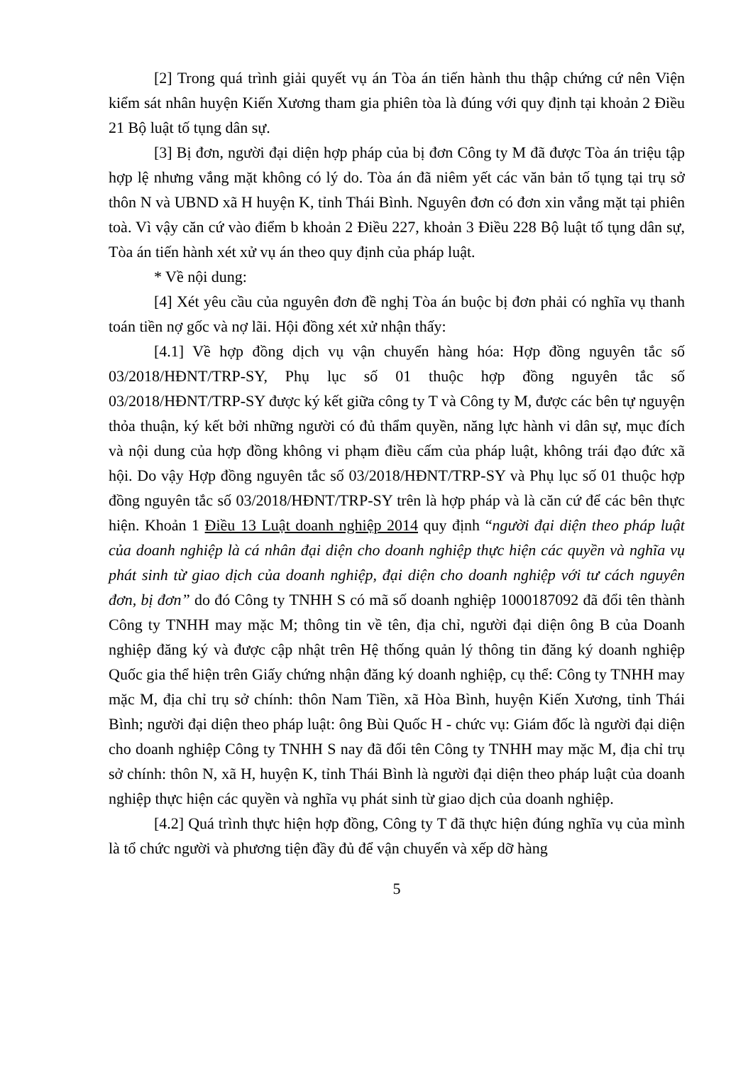[2] Trong quá trình giải quyết vụ án Tòa án tiến hành thu thập chứng cứ nên Viện kiểm sát nhân huyện Kiến Xương tham gia phiên tòa là đúng với quy định tại khoản 2 Điều 21 Bộ luật tố tụng dân sự.
[3] Bị đơn, người đại diện hợp pháp của bị đơn Công ty M đã được Tòa án triệu tập hợp lệ nhưng vắng mặt không có lý do. Tòa án đã niêm yết các văn bản tố tụng tại trụ sở thôn N và UBND xã H huyện K, tỉnh Thái Bình. Nguyên đơn có đơn xin vắng mặt tại phiên toà. Vì vậy căn cứ vào điểm b khoản 2 Điều 227, khoản 3 Điều 228 Bộ luật tố tụng dân sự, Tòa án tiến hành xét xử vụ án theo quy định của pháp luật.
* Về nội dung:
[4] Xét yêu cầu của nguyên đơn đề nghị Tòa án buộc bị đơn phải có nghĩa vụ thanh toán tiền nợ gốc và nợ lãi. Hội đồng xét xử nhận thấy:
[4.1] Về hợp đồng dịch vụ vận chuyển hàng hóa: Hợp đồng nguyên tắc số 03/2018/HĐNT/TRP-SY, Phụ lục số 01 thuộc hợp đồng nguyên tắc số 03/2018/HĐNT/TRP-SY được ký kết giữa công ty T và Công ty M, được các bên tự nguyện thỏa thuận, ký kết bởi những người có đủ thẩm quyền, năng lực hành vi dân sự, mục đích và nội dung của hợp đồng không vi phạm điều cấm của pháp luật, không trái đạo đức xã hội. Do vậy Hợp đồng nguyên tắc số 03/2018/HĐNT/TRP-SY và Phụ lục số 01 thuộc hợp đồng nguyên tắc số 03/2018/HĐNT/TRP-SY trên là hợp pháp và là căn cứ để các bên thực hiện. Khoản 1 Điều 13 Luật doanh nghiệp 2014 quy định “người đại diện theo pháp luật của doanh nghiệp là cá nhân đại diện cho doanh nghiệp thực hiện các quyền và nghĩa vụ phát sinh từ giao dịch của doanh nghiệp, đại diện cho doanh nghiệp với tư cách nguyên đơn, bị đơn” do đó Công ty TNHH S có mã số doanh nghiệp 1000187092 đã đổi tên thành Công ty TNHH may mặc M; thông tin về tên, địa chỉ, người đại diện ông B của Doanh nghiệp đăng ký và được cập nhật trên Hệ thống quản lý thông tin đăng ký doanh nghiệp Quốc gia thể hiện trên Giấy chứng nhận đăng ký doanh nghiệp, cụ thể: Công ty TNHH may mặc M, địa chỉ trụ sở chính: thôn Nam Tiền, xã Hòa Bình, huyện Kiến Xương, tỉnh Thái Bình; người đại diện theo pháp luật: ông Bùi Quốc H - chức vụ: Giám đốc là người đại diện cho doanh nghiệp Công ty TNHH S nay đã đổi tên Công ty TNHH may mặc M, địa chỉ trụ sở chính: thôn N, xã H, huyện K, tỉnh Thái Bình là người đại diện theo pháp luật của doanh nghiệp thực hiện các quyền và nghĩa vụ phát sinh từ giao dịch của doanh nghiệp.
[4.2] Quá trình thực hiện hợp đồng, Công ty T đã thực hiện đúng nghĩa vụ của mình là tổ chức người và phương tiện đầy đủ để vận chuyển và xếp dỡ hàng
5